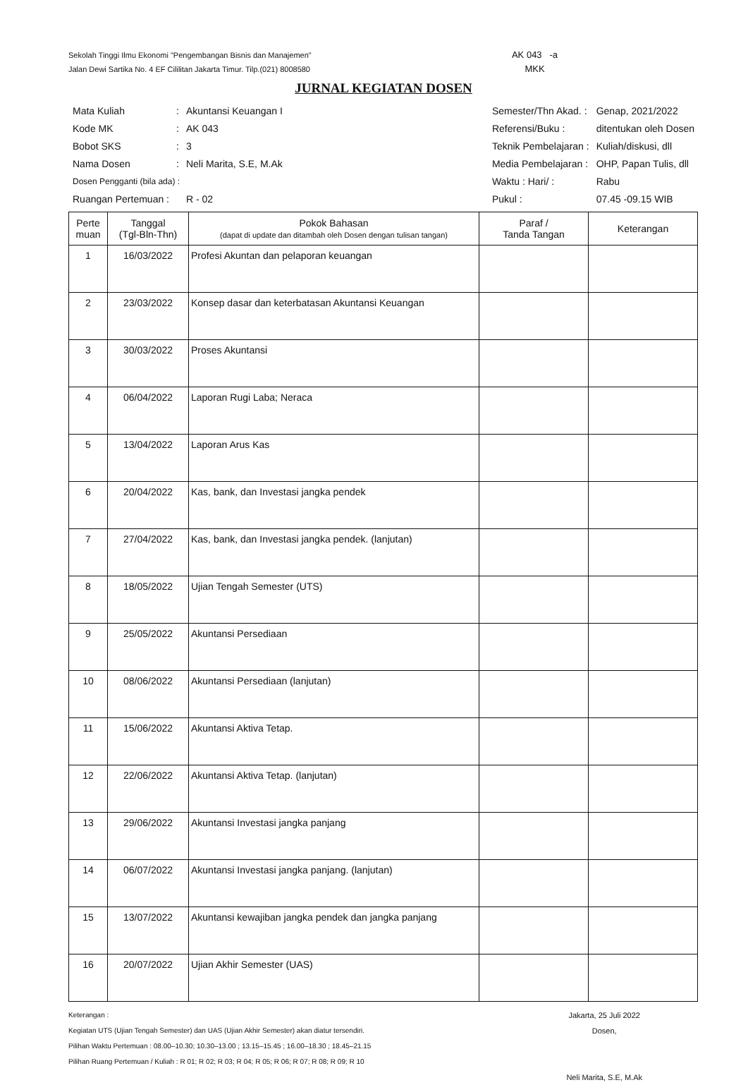Sekolah Tinggi Ilmu Ekonomi "Pengembangan Bisnis dan Manajemen"
Jalan Dewi Sartika No. 4 EF Cililitan Jakarta Timur. Tilp.(021) 8008580
AK 043 -a
MKK
JURNAL KEGIATAN DOSEN
| Mata Kuliah | : | Akuntansi Keuangan I |
| Kode MK | : | AK 043 |
| Bobot SKS | : | 3 |
| Nama Dosen | : | Neli Marita, S.E, M.Ak |
| Dosen Pengganti (bila ada) : | | |
| Ruangan Pertemuan : | | R - 02 |
| Semester/Thn Akad. : | Genap, 2021/2022 |
| Referensi/Buku : | ditentukan oleh Dosen |
| Teknik Pembelajaran : | Kuliah/diskusi, dll |
| Media Pembelajaran : | OHP, Papan Tulis, dll |
| Waktu : Hari/ : | Rabu |
| Pukul : | 07.45 -09.15 WIB |
| Perte muan | Tanggal (Tgl-Bln-Thn) | Pokok Bahasan (dapat di update dan ditambah oleh Dosen dengan tulisan tangan) | Paraf / Tanda Tangan | Keterangan |
| --- | --- | --- | --- | --- |
| 1 | 16/03/2022 | Profesi Akuntan dan pelaporan keuangan | | |
| 2 | 23/03/2022 | Konsep dasar dan keterbatasan Akuntansi Keuangan | | |
| 3 | 30/03/2022 | Proses Akuntansi | | |
| 4 | 06/04/2022 | Laporan Rugi Laba; Neraca | | |
| 5 | 13/04/2022 | Laporan Arus Kas | | |
| 6 | 20/04/2022 | Kas, bank, dan Investasi jangka pendek | | |
| 7 | 27/04/2022 | Kas, bank, dan Investasi jangka pendek. (lanjutan) | | |
| 8 | 18/05/2022 | Ujian Tengah Semester (UTS) | | |
| 9 | 25/05/2022 | Akuntansi Persediaan | | |
| 10 | 08/06/2022 | Akuntansi Persediaan (lanjutan) | | |
| 11 | 15/06/2022 | Akuntansi Aktiva Tetap. | | |
| 12 | 22/06/2022 | Akuntansi Aktiva Tetap. (lanjutan) | | |
| 13 | 29/06/2022 | Akuntansi Investasi jangka panjang | | |
| 14 | 06/07/2022 | Akuntansi Investasi jangka panjang. (lanjutan) | | |
| 15 | 13/07/2022 | Akuntansi kewajiban jangka pendek dan jangka panjang | | |
| 16 | 20/07/2022 | Ujian Akhir Semester (UAS) | | |
Keterangan :
Kegiatan UTS (Ujian Tengah Semester) dan UAS (Ujian Akhir Semester) akan diatur tersendiri.
Pilihan Waktu Pertemuan : 08.00–10.30; 10.30–13.00 ; 13.15–15.45 ; 16.00–18.30 ; 18.45–21.15
Pilihan Ruang Pertemuan / Kuliah : R 01; R 02; R 03; R 04; R 05; R 06; R 07; R 08; R 09; R 10
Jakarta, 25 Juli 2022
Dosen,
Neli Marita, S.E, M.Ak